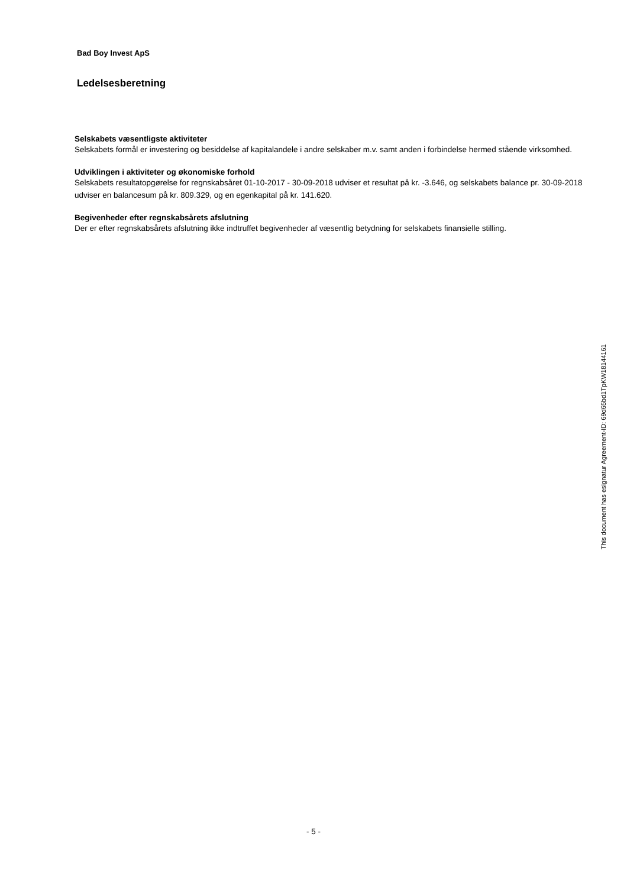Bad Boy Invest ApS
Ledelsesberetning
Selskabets væsentligste aktiviteter
Selskabets formål er investering og besiddelse af kapitalandele i andre selskaber m.v. samt anden i forbindelse hermed stående virksomhed.
Udviklingen i aktiviteter og økonomiske forhold
Selskabets resultatopgørelse for regnskabsåret 01-10-2017 - 30-09-2018 udviser et resultat på kr. -3.646, og selskabets balance pr. 30-09-2018 udviser en balancesum på kr. 809.329, og en egenkapital på kr. 141.620.
Begivenheder efter regnskabsårets afslutning
Der er efter regnskabsårets afslutning ikke indtruffet begivenheder af væsentlig betydning for selskabets finansielle stilling.
This document has esignatur Agreement-ID: 69d65bd1TpKW18144161
- 5 -